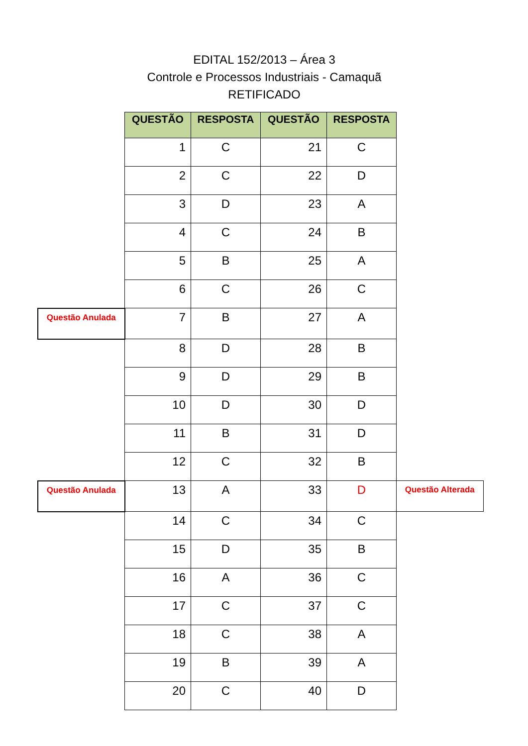EDITAL 152/2013 – Área 3
Controle e Processos Industriais - Camaquã
RETIFICADO
| | QUESTÃO | RESPOSTA | QUESTÃO | RESPOSTA | |
| | 1 | C | 21 | C | |
| | 2 | C | 22 | D | |
| | 3 | D | 23 | A | |
| | 4 | C | 24 | B | |
| | 5 | B | 25 | A | |
| | 6 | C | 26 | C | |
| Questão Anulada | 7 | B | 27 | A | |
| | 8 | D | 28 | B | |
| | 9 | D | 29 | B | |
| | 10 | D | 30 | D | |
| | 11 | B | 31 | D | |
| | 12 | C | 32 | B | |
| Questão Anulada | 13 | A | 33 | D | Questão Alterada |
| | 14 | C | 34 | C | |
| | 15 | D | 35 | B | |
| | 16 | A | 36 | C | |
| | 17 | C | 37 | C | |
| | 18 | C | 38 | A | |
| | 19 | B | 39 | A | |
| | 20 | C | 40 | D | |